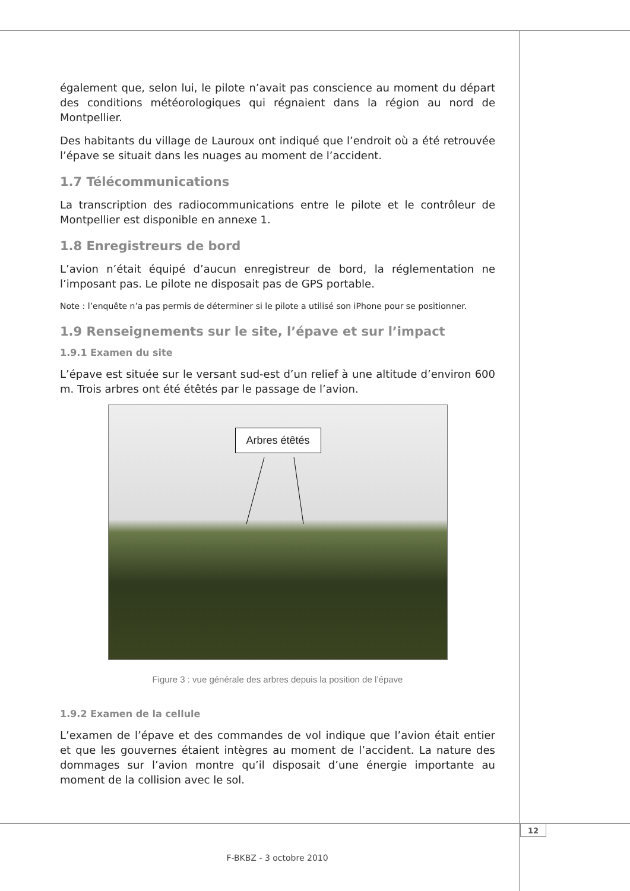également que, selon lui, le pilote n’avait pas conscience au moment du départ des conditions météorologiques qui régnaient dans la région au nord de Montpellier.
Des habitants du village de Lauroux ont indiqué que l’endroit où a été retrouvée l’épave se situait dans les nuages au moment de l’accident.
1.7 Télécommunications
La transcription des radiocommunications entre le pilote et le contrôleur de Montpellier est disponible en annexe 1.
1.8 Enregistreurs de bord
L’avion n’était équipé d’aucun enregistreur de bord, la réglementation ne l’imposant pas. Le pilote ne disposait pas de GPS portable.
Note : l’enquête n’a pas permis de déterminer si le pilote a utilisé son iPhone pour se positionner.
1.9 Renseignements sur le site, l’épave et sur l’impact
1.9.1 Examen du site
L’épave est située sur le versant sud-est d’un relief à une altitude d’environ 600 m. Trois arbres ont été étêtés par le passage de l’avion.
Arbres étêtés
Figure 3 : vue générale des arbres depuis la position de l’épave
1.9.2 Examen de la cellule
L’examen de l’épave et des commandes de vol indique que l’avion était entier et que les gouvernes étaient intègres au moment de l’accident. La nature des dommages sur l’avion montre qu’il disposait d’une énergie importante au moment de la collision avec le sol.
12
F-BKBZ - 3 octobre 2010